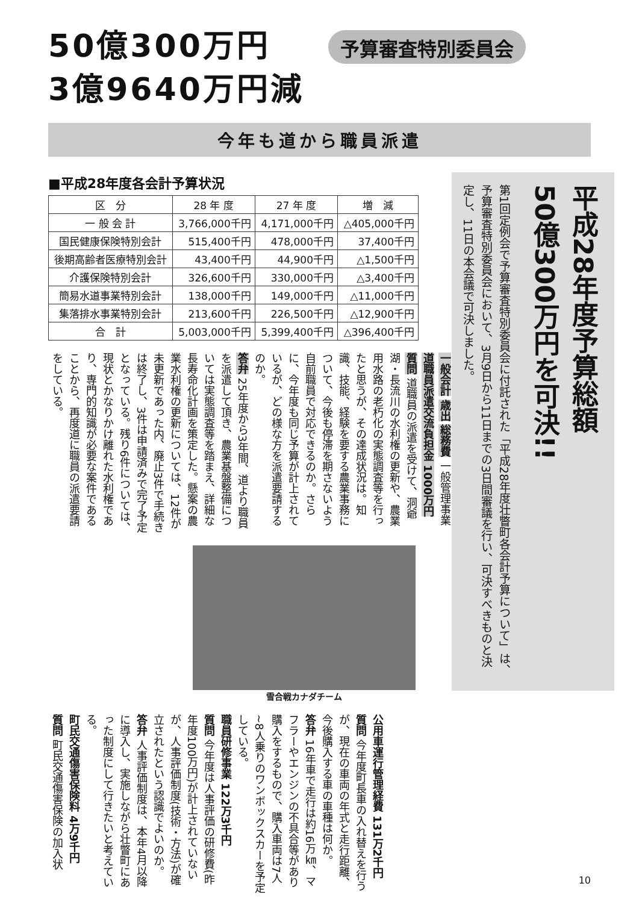50億300万円
3億9640万円減
予算審査特別委員会
今年も道から職員派遣
■平成28年度各会計予算状況
| 区 分 | 28 年 度 | 27 年 度 | 増 減 |
| --- | --- | --- | --- |
| 一 般 会 計 | 3,766,000千円 | 4,171,000千円 | △405,000千円 |
| 国民健康保険特別会計 | 515,400千円 | 478,000千円 | 37,400千円 |
| 後期高齢者医療特別会計 | 43,400千円 | 44,900千円 | △1,500千円 |
| 介護保険特別会計 | 326,600千円 | 330,000千円 | △3,400千円 |
| 簡易水道事業特別会計 | 138,000千円 | 149,000千円 | △11,000千円 |
| 集落排水事業特別会計 | 213,600千円 | 226,500千円 | △12,900千円 |
| 合 計 | 5,003,000千円 | 5,399,400千円 | △396,400千円 |
一般会計 歳出 総務費 一般管理事業
道職員派遣交流負担金 1000万円
質問 道職員の派遣を受けて、洞爺湖・長流川の水利権の更新や、農業用水路の老朽化の実態調査等を行ったと思うが、その達成状況は。知識、技能、経験を要する農業事務について、今後も停滞を期さないよう自前職員で対応できるのか。さらに、今年度も同じ予算が計上されているが、どの様な方を派遣要請するのか。
答弁 25年度から3年間、道より職員を派遣して頂き、農業基盤整備については実態調査等を踏まえ、詳細な長寿命化計画を策定した。懸案の農業水利権の更新については、12件が未更新であった内、廃止3件で手続きは終了し、3件は申請済みで完了予定となっている。残り6件については、現状とかなりかけ離れた水利権であり、専門的知識が必要な案件であることから、再度道に職員の派遣要請をしている。
雪合戦カナダチーム
平成28年度予算総額
50億300万円を可決!!
第1回定例会で予算審査特別委員会に付託された「平成28年度壮瞥町各会計予算について」は、予算審査特別委員会において、3月9日から11日までの3日間審議を行い、可決すべきものと決定し、11日の本会議で可決しました。
公用車運行管理経費 131万2千円
質問 今年度町長車の入れ替えを行うが、現在の車両の年式と走行距離、今後購入する車の車種は何か。
答弁 16年車で走行は約16万㎞、マフラーやエンジンの不具合等があり購入をするもので、購入車両は7人~8人乗りのワンボックスカーを予定している。
職員研修事業 122万3千円
質問 今年度は人事評価の研修費(昨年度100万円)が計上されていないが、人事評価制度(技術・方法)が確立されたという認識でよいのか。
答弁 人事評価制度は、本年4月以降に導入し、実施しながら壮瞥町にあった制度にして行きたいと考えている。
町民交通傷害保険料 4万9千円
質問 町民交通傷害保険の加入状
10